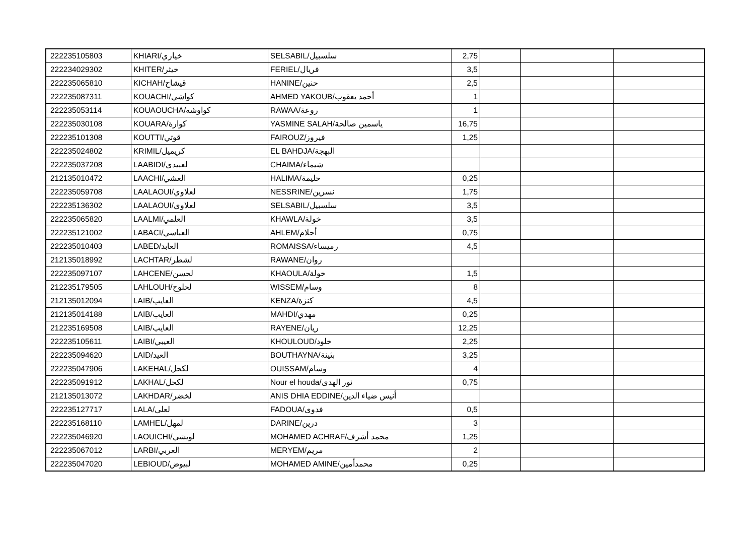| 222235105803 | KHIARI/خياري | SELSABIL/سلسبيل | 2,75 | | | |
| 222234029302 | KHITER/خيثر | FERIEL/فريال | 3,5 | | | |
| 222235065810 | KICHAH/قيشاح | HANINE/حنين | 2,5 | | | |
| 222235087311 | KOUACHI/كواشي | AHMED YAKOUB/أحمد يعقوب | 1 | | | |
| 222235053114 | KOUAOUCHA/كواوشه | RAWAA/روعة | 1 | | | |
| 222235030108 | KOUARA/كوارة | YASMINE SALAH/ياسمين صالحة | 16,75 | | | |
| 222235101308 | KOUTTI/قوتي | FAIROUZ/فيروز | 1,25 | | | |
| 222235024802 | KRIMIL/كريميل | EL BAHDJA/البهجة | | | | |
| 222235037208 | LAABIDI/لعبيدي | CHAIMA/شيماء | | | | |
| 212135010472 | LAACHI/العشي | HALIMA/حليمة | 0,25 | | | |
| 222235059708 | LAALAOUI/لعلاوي | NESSRINE/نسرين | 1,75 | | | |
| 222235136302 | LAALAOUI/لعلاوي | SELSABIL/سلسبيل | 3,5 | | | |
| 222235065820 | LAALMI/العلمي | KHAWLA/خولة | 3,5 | | | |
| 222235121002 | LABACI/العباسي | AHLEM/أحلام | 0,75 | | | |
| 222235010403 | LABED/العابد | ROMAISSA/رميساء | 4,5 | | | |
| 212135018992 | LACHTAR/لشطر | RAWANE/روان | | | | |
| 222235097107 | LAHCENE/لحسن | KHAOULA/خولة | 1,5 | | | |
| 212235179505 | LAHLOUH/لحلوح | WISSEM/وسام | 8 | | | |
| 212135012094 | LAIB/العايب | KENZA/كنزة | 4,5 | | | |
| 212135014188 | LAIB/العايب | MAHDI/مهدي | 0,25 | | | |
| 212235169508 | LAIB/العايب | RAYENE/ريان | 12,25 | | | |
| 222235105611 | LAIBI/العيبي | KHOULOUD/خلود | 2,25 | | | |
| 222235094620 | LAID/العيد | BOUTHAYNA/بثينة | 3,25 | | | |
| 222235047906 | LAKEHAL/لكحل | OUISSAM/وسام | 4 | | | |
| 222235091912 | LAKHAL/لكحل | Nour el houda/نور الهدى | 0,75 | | | |
| 212135013072 | LAKHDAR/لخضر | ANIS DHIA EDDINE/أنيس ضياء الدين | | | | |
| 222235127717 | LALA/لعلى | FADOUA/فدوى | 0,5 | | | |
| 222235168110 | LAMHEL/لمهل | DARINE/درين | 3 | | | |
| 222235046920 | LAOUICHI/لويشي | MOHAMED ACHRAF/محمد أشرف | 1,25 | | | |
| 222235067012 | LARBI/العربي | MERYEM/مريم | 2 | | | |
| 222235047020 | LEBIOUD/لبيوض | MOHAMED AMINE/محمدأمين | 0,25 | | | |